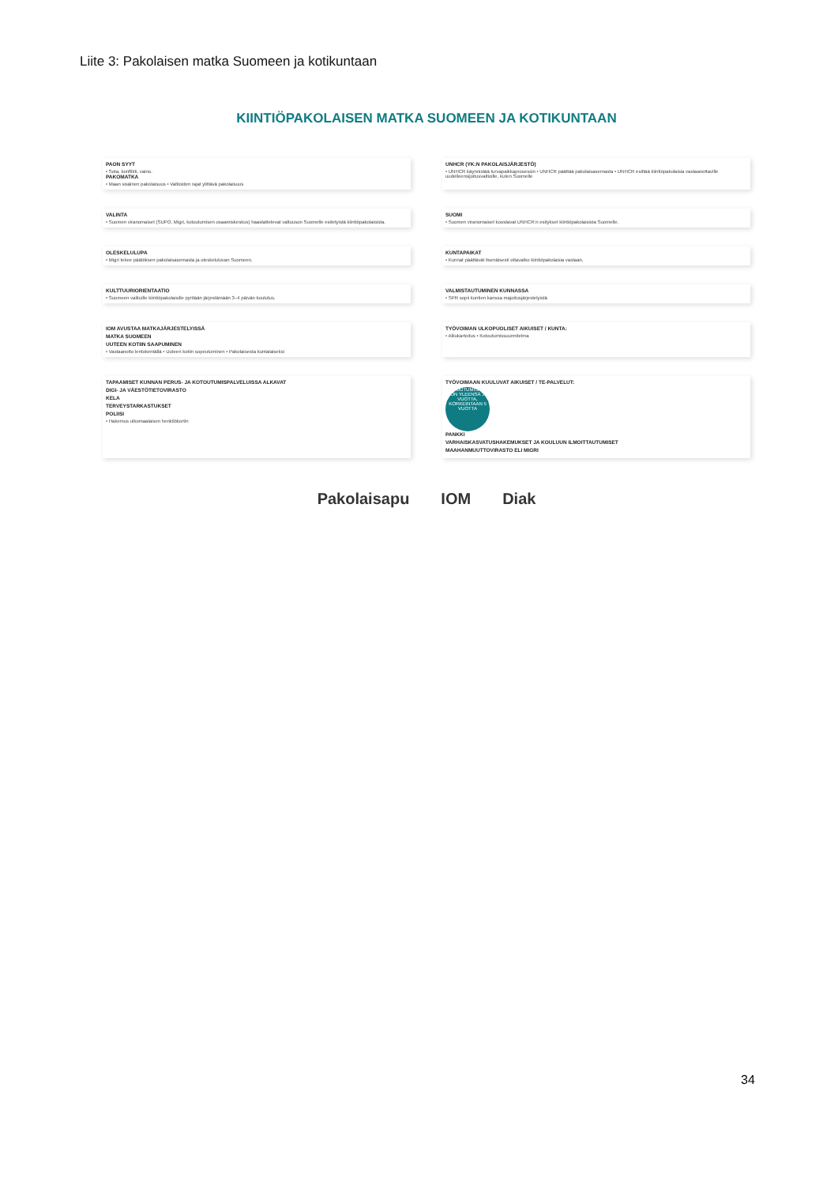Liite 3: Pakolaisen matka Suomeen ja kotikuntaan
KIINTIÖPAKOLAISEN MATKA SUOMEEN JA KOTIKUNTAAN
PAON SYYT
• Sota, konflikti, vaino.
PAKOMATKA
• Maan sisäinen pakolaisuus • Valtioiden rajat ylittävä pakolaisuus
UNHCR (YK:N PAKOLAISJÄRJESTÖ)
• UNHCR käynnistää turvapaikkaprosessin • UNHCR päättää pakolaisasemasta • UNHCR esittää kiintiöpakolaisia vastaanottaville uudelleensijoitusvaltioille, kuten Suomelle
VALINTA
• Suomen viranomaiset (SUPO, Migri, kotoutumisen osaamiskeskus) haastattelevat valtuuson Suomelle esitetyistä kiintiöpakolaisista.
SUOMI
• Suomen viranomaiset koostavat UNHCR:n esitykset kiintiöpakolaisista Suomelle.
OLESKELULUPA
• Migri tekee päätöksen pakolaisasemasta ja oleskeluluvan Suomeen.
KUNTAPAIKAT
• Kunnat päättävät itsenäisesti ottavatko kiintiöpakolaisia vastaan.
KULTTUURIORIENTAATIO
• Suomeen valituille kiintiöpakolaisille pyritään järjestämään 3–4 päivän koulutus.
VALMISTAUTUMINEN KUNNASSA
• SPR sopii kuntien kanssa majoitusjärjestelyistä
IOM AVUSTAA MATKAJÄRJESTELYISSÄ
MATKA SUOMEEN
UUTEEN KOTIIN SAAPUMINEN
• Vastaanotto lentokentällä • Uuteen kotiin sopeutuminen • Pakolaisesta kuntalaiseksi
TYÖVOIMAN ULKOPUOLISET AIKUISET / KUNTA:
• Alkukartoitus • Kotoutumissuunnitelma
TAPAAMISET KUNNAN PERUS- JA KOTOUTUMISPALVELUISSA ALKAVAT
DIGI- JA VÄESTÖTIETOVIRASTO
KELA
TERVEYSTARKASTUKSET
POLIISI
• Hakemus ulkomaalaisen henkilökortin
TYÖVOIMAAN KUULUVAT AIKUISET / TE-PALVELUT:
KOTOUTUMISAIKA ON YLEENSÄ 3 VUOTTA, KORKEINTAAN 5 VUOTTA
PANKKI
VARHAISKASVATUSHAKEMUKSET JA KOULUUN ILMOITTAUTUMISET
MAAHANMUUTTOVIRASTO ELI MIGRI
Pakolaisapu IOM Diak
34